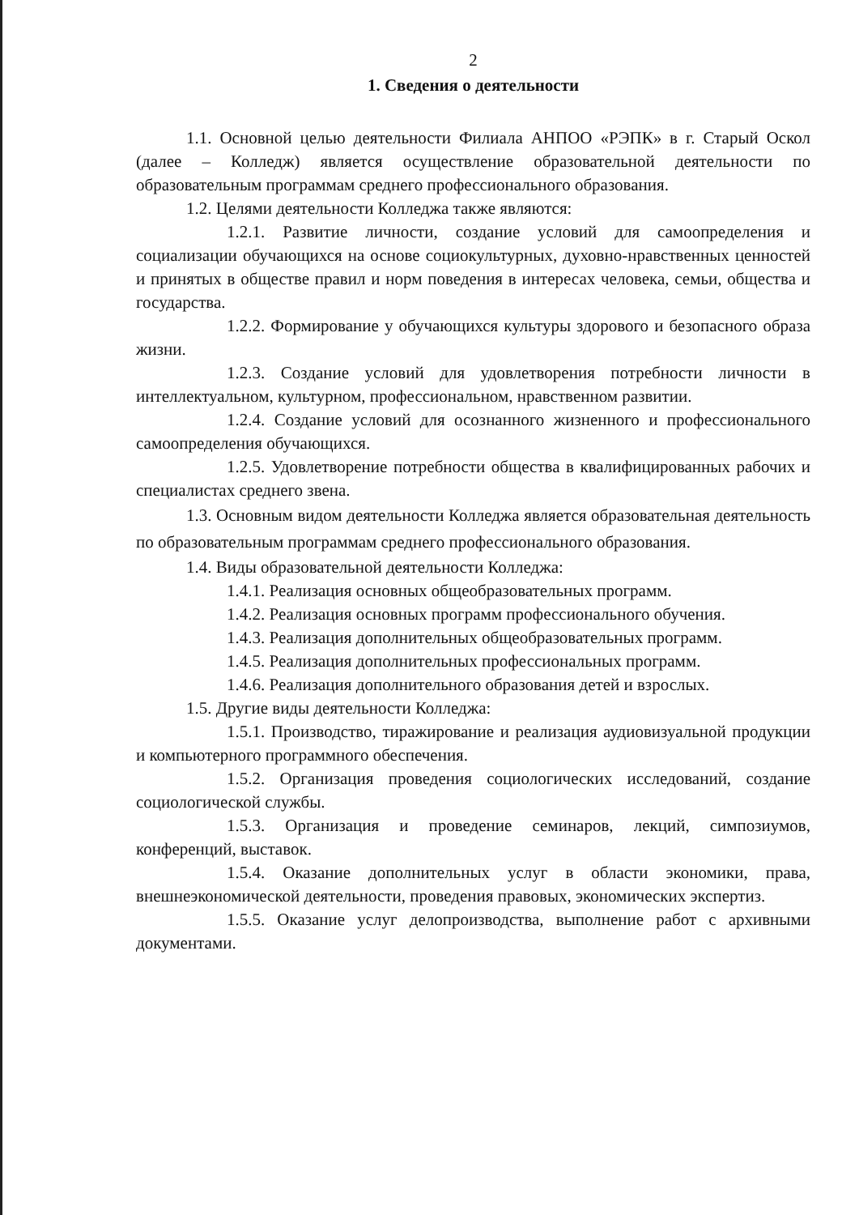2
1. Сведения о деятельности
1.1. Основной целью деятельности Филиала АНПОО «РЭПК» в г. Старый Оскол (далее – Колледж) является осуществление образовательной деятельности по образовательным программам среднего профессионального образования.
1.2. Целями деятельности Колледжа также являются:
1.2.1. Развитие личности, создание условий для самоопределения и социализации обучающихся на основе социокультурных, духовно-нравственных ценностей и принятых в обществе правил и норм поведения в интересах человека, семьи, общества и государства.
1.2.2. Формирование у обучающихся культуры здорового и безопасного образа жизни.
1.2.3. Создание условий для удовлетворения потребности личности в интеллектуальном, культурном, профессиональном, нравственном развитии.
1.2.4. Создание условий для осознанного жизненного и профессионального самоопределения обучающихся.
1.2.5. Удовлетворение потребности общества в квалифицированных рабочих и специалистах среднего звена.
1.3. Основным видом деятельности Колледжа является образовательная деятельность по образовательным программам среднего профессионального образования.
1.4. Виды образовательной деятельности Колледжа:
1.4.1. Реализация основных общеобразовательных программ.
1.4.2. Реализация основных программ профессионального обучения.
1.4.3. Реализация дополнительных общеобразовательных программ.
1.4.5. Реализация дополнительных профессиональных программ.
1.4.6. Реализация дополнительного образования детей и взрослых.
1.5. Другие виды деятельности Колледжа:
1.5.1. Производство, тиражирование и реализация аудиовизуальной продукции и компьютерного программного обеспечения.
1.5.2. Организация проведения социологических исследований, создание социологической службы.
1.5.3. Организация и проведение семинаров, лекций, симпозиумов, конференций, выставок.
1.5.4. Оказание дополнительных услуг в области экономики, права, внешнеэкономической деятельности, проведения правовых, экономических экспертиз.
1.5.5. Оказание услуг делопроизводства, выполнение работ с архивными документами.